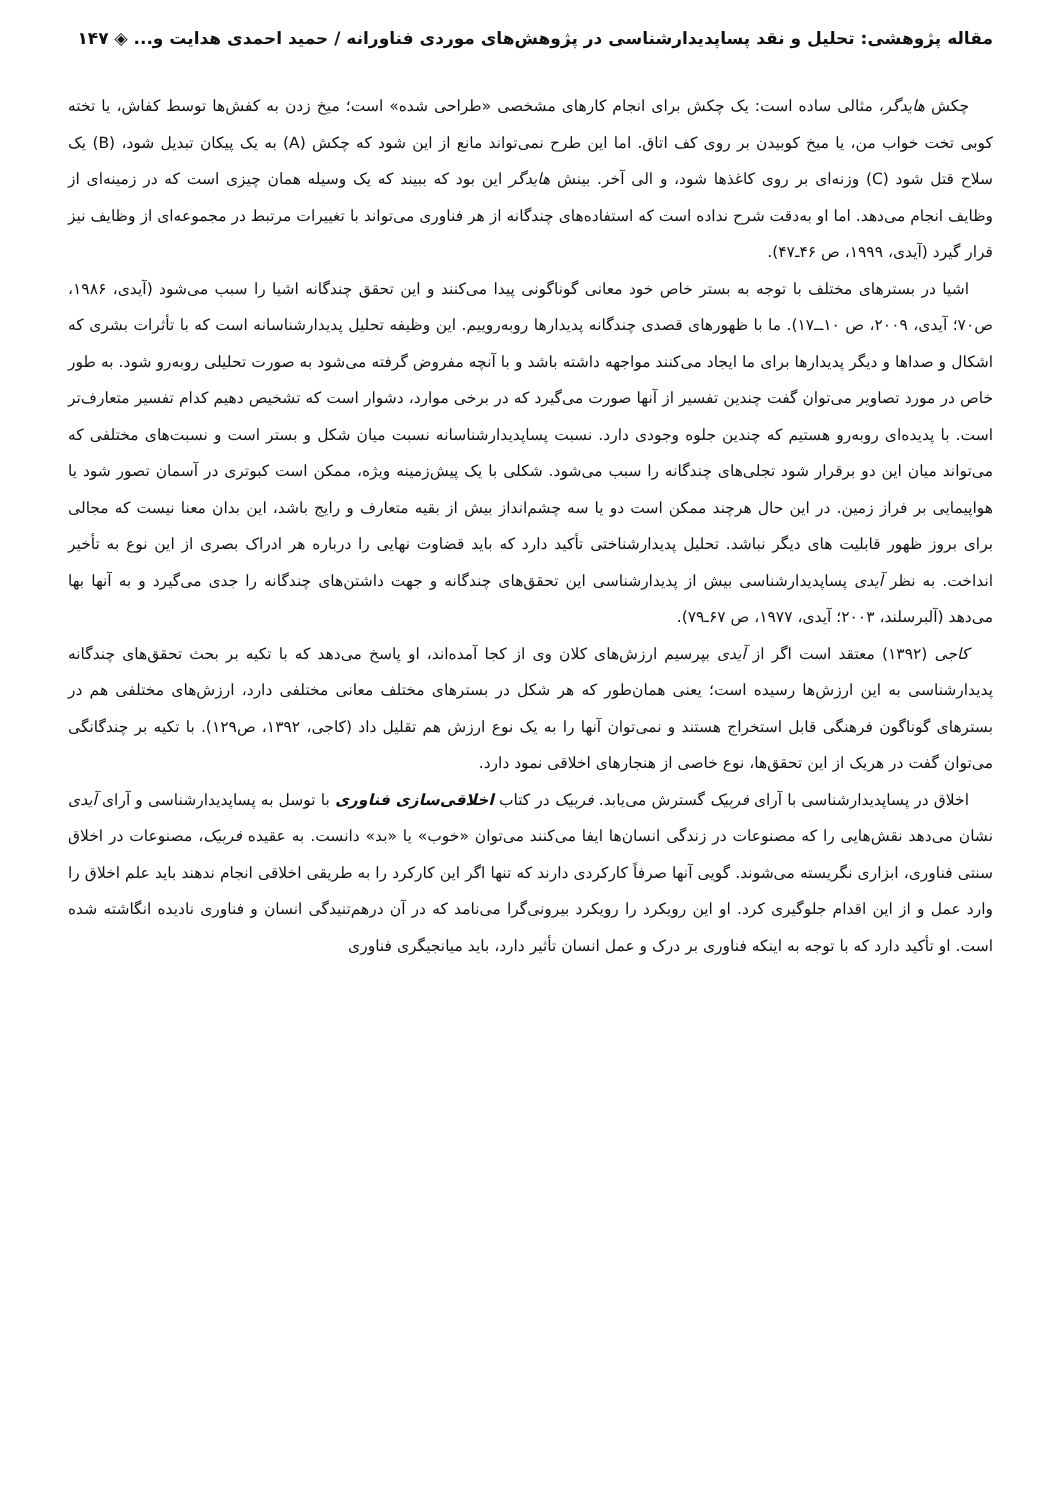مقاله پژوهشی: تحلیل و نقد پساپدیدارشناسی در پژوهش‌های موردی فناورانه / حمید احمدی هدایت و... ◈ ۱۴۷
چکش هایدگر، مثالی ساده است: یک چکش برای انجام کارهای مشخصی «طراحی شده» است؛ میخ زدن به کفش‌ها توسط کفاش، یا تخته کوبی تخت خواب من، یا میخ کوبیدن بر روی کف اتاق. اما این طرح نمی‌تواند مانع از این شود که چکش (A) به یک پیکان تبدیل شود، (B) یک سلاح قتل شود (C) وزنه‌ای بر روی کاغذها شود، و الی آخر. بینش هایدگر این بود که ببیند که یک وسیله همان چیزی است که در زمینه‌ای از وظایف انجام می‌دهد. اما او به‌دقت شرح نداده است که استفاده‌های چندگانه از هر فناوری می‌تواند با تغییرات مرتبط در مجموعه‌ای از وظایف نیز قرار گیرد (آیدی، ۱۹۹۹، ص ۴۶ـ۴۷).
اشیا در بسترهای مختلف با توجه به بستر خاص خود معانی گوناگونی پیدا می‌کنند و این تحقق چندگانه اشیا را سبب می‌شود (آیدی، ۱۹۸۶، ص۷۰؛ آیدی، ۲۰۰۹، ص ۱۰ــ۱۷). ما با ظهورهای قصدی چندگانه پدیدارها روبه‌روییم. این وظیفه تحلیل پدیدارشناسانه است که با تأثرات بشری که اشکال و صداها و دیگر پدیدارها برای ما ایجاد می‌کنند مواجهه داشته باشد و با آنچه مفروض گرفته می‌شود به صورت تحلیلی روبه‌رو شود. به طور خاص در مورد تصاویر می‌توان گفت چندین تفسیر از آنها صورت می‌گیرد که در برخی موارد، دشوار است که تشخیص دهیم کدام تفسیر متعارف‌تر است. با پدیده‌ای روبه‌رو هستیم که چندین جلوه وجودی دارد. نسبت پساپدیدارشناسانه نسبت میان شکل و بستر است و نسبت‌های مختلفی که می‌تواند میان این دو برقرار شود تجلی‌های چندگانه را سبب می‌شود. شکلی با یک پیش‌زمینه ویژه، ممکن است کبوتری در آسمان تصور شود یا هواپیمایی بر فراز زمین. در این حال هرچند ممکن است دو یا سه چشم‌انداز بیش از بقیه متعارف و رایج باشد، این بدان معنا نیست که مجالی برای بروز ظهور قابلیت های دیگر نباشد. تحلیل پدیدارشناختی تأکید دارد که باید قضاوت نهایی را درباره هر ادراک بصری از این نوع به تأخیر انداخت. به نظر آیدی پساپدیدارشناسی بیش از پدیدارشناسی این تحقق‌های چندگانه و جهت داشتن‌های چندگانه را جدی می‌گیرد و به آنها بها می‌دهد (آلبرسلند، ۲۰۰۳؛ آیدی، ۱۹۷۷، ص ۶۷ـ۷۹).
کاجی (۱۳۹۲) معتقد است اگر از آیدی بپرسیم ارزش‌های کلان وی از کجا آمده‌اند، او پاسخ می‌دهد که با تکیه بر بحث تحقق‌های چندگانه پدیدارشناسی به این ارزش‌ها رسیده است؛ یعنی همان‌طور که هر شکل در بسترهای مختلف معانی مختلفی دارد، ارزش‌های مختلفی هم در بسترهای گوناگون فرهنگی قابل استخراج هستند و نمی‌توان آنها را به یک نوع ارزش هم تقلیل داد (کاجی، ۱۳۹۲، ص۱۲۹). با تکیه بر چندگانگی می‌توان گفت در هریک از این تحقق‌ها، نوع خاصی از هنجارهای اخلاقی نمود دارد.
اخلاق در پساپدیدارشناسی با آرای فربیک گسترش می‌یابد. فربیک در کتاب اخلاقی‌سازی فناوری با توسل به پساپدیدارشناسی و آرای آیدی نشان می‌دهد نقش‌هایی را که مصنوعات در زندگی انسان‌ها ایفا می‌کنند می‌توان «خوب» یا «بد» دانست. به عقیده فربیک، مصنوعات در اخلاق سنتی فناوری، ابزاری نگریسته می‌شوند. گویی آنها صرفاً کارکردی دارند که تنها اگر این کارکرد را به طریقی اخلاقی انجام ندهند باید علم اخلاق را وارد عمل و از این اقدام جلوگیری کرد. او این رویکرد را رویکرد بیرونی‌گرا می‌نامد که در آن درهم‌تنیدگی انسان و فناوری نادیده انگاشته شده است. او تأکید دارد که با توجه به اینکه فناوری بر درک و عمل انسان تأثیر دارد، باید میانجیگری فناوری